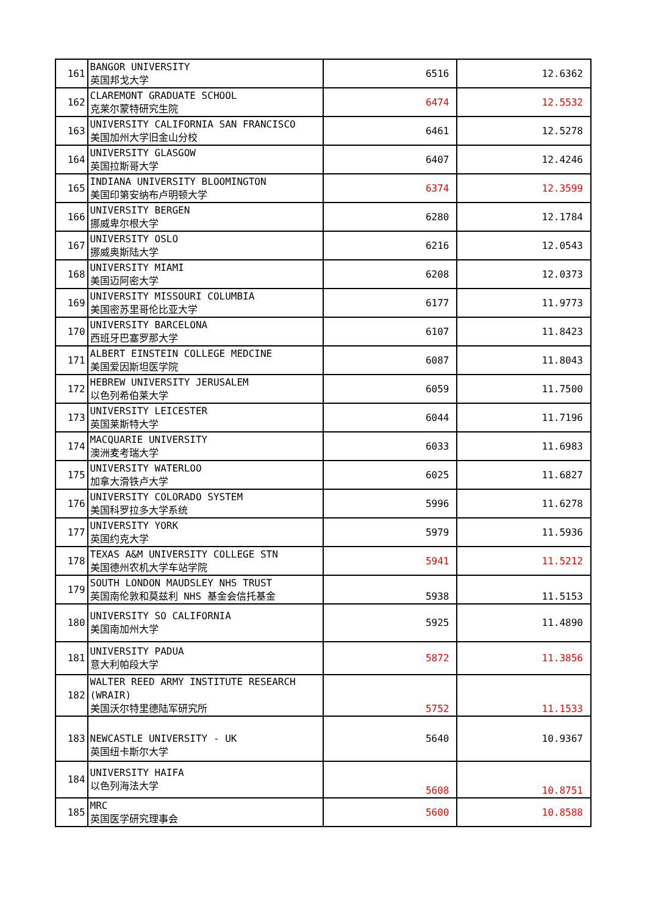| 161 | BANGOR UNIVERSITY 英国邦戈大学 | 6516 | 12.6362 |
| 162 | CLAREMONT GRADUATE SCHOOL 克莱尔蒙特研究生院 | 6474 | 12.5532 |
| 163 | UNIVERSITY CALIFORNIA SAN FRANCISCO 美国加州大学旧金山分校 | 6461 | 12.5278 |
| 164 | UNIVERSITY GLASGOW 英国拉斯哥大学 | 6407 | 12.4246 |
| 165 | INDIANA UNIVERSITY BLOOMINGTON 美国印第安纳布卢明顿大学 | 6374 | 12.3599 |
| 166 | UNIVERSITY BERGEN 挪威卑尔根大学 | 6280 | 12.1784 |
| 167 | UNIVERSITY OSLO 挪威奥斯陆大学 | 6216 | 12.0543 |
| 168 | UNIVERSITY MIAMI 美国迈阿密大学 | 6208 | 12.0373 |
| 169 | UNIVERSITY MISSOURI COLUMBIA 美国密苏里哥伦比亚大学 | 6177 | 11.9773 |
| 170 | UNIVERSITY BARCELONA 西班牙巴塞罗那大学 | 6107 | 11.8423 |
| 171 | ALBERT EINSTEIN COLLEGE MEDCINE 美国爱因斯坦医学院 | 6087 | 11.8043 |
| 172 | HEBREW UNIVERSITY JERUSALEM 以色列希伯莱大学 | 6059 | 11.7500 |
| 173 | UNIVERSITY LEICESTER 英国莱斯特大学 | 6044 | 11.7196 |
| 174 | MACQUARIE UNIVERSITY 澳洲麦考瑞大学 | 6033 | 11.6983 |
| 175 | UNIVERSITY WATERLOO 加拿大滑铁卢大学 | 6025 | 11.6827 |
| 176 | UNIVERSITY COLORADO SYSTEM 美国科罗拉多大学系统 | 5996 | 11.6278 |
| 177 | UNIVERSITY YORK 英国约克大学 | 5979 | 11.5936 |
| 178 | TEXAS A&M UNIVERSITY COLLEGE STN 美国德州农机大学车站学院 | 5941 | 11.5212 |
| 179 | SOUTH LONDON MAUDSLEY NHS TRUST 英国南伦敦和莫兹利 NHS 基金会信托基金 | 5938 | 11.5153 |
| 180 | UNIVERSITY SO CALIFORNIA 美国南加州大学 | 5925 | 11.4890 |
| 181 | UNIVERSITY PADUA 意大利帕段大学 | 5872 | 11.3856 |
| 182 | WALTER REED ARMY INSTITUTE RESEARCH (WRAIR) 美国沃尔特里德陆军研究所 | 5752 | 11.1533 |
| 183 | NEWCASTLE UNIVERSITY - UK 英国纽卡斯尔大学 | 5640 | 10.9367 |
| 184 | UNIVERSITY HAIFA 以色列海法大学 | 5608 | 10.8751 |
| 185 | MRC 英国医学研究理事会 | 5600 | 10.8588 |